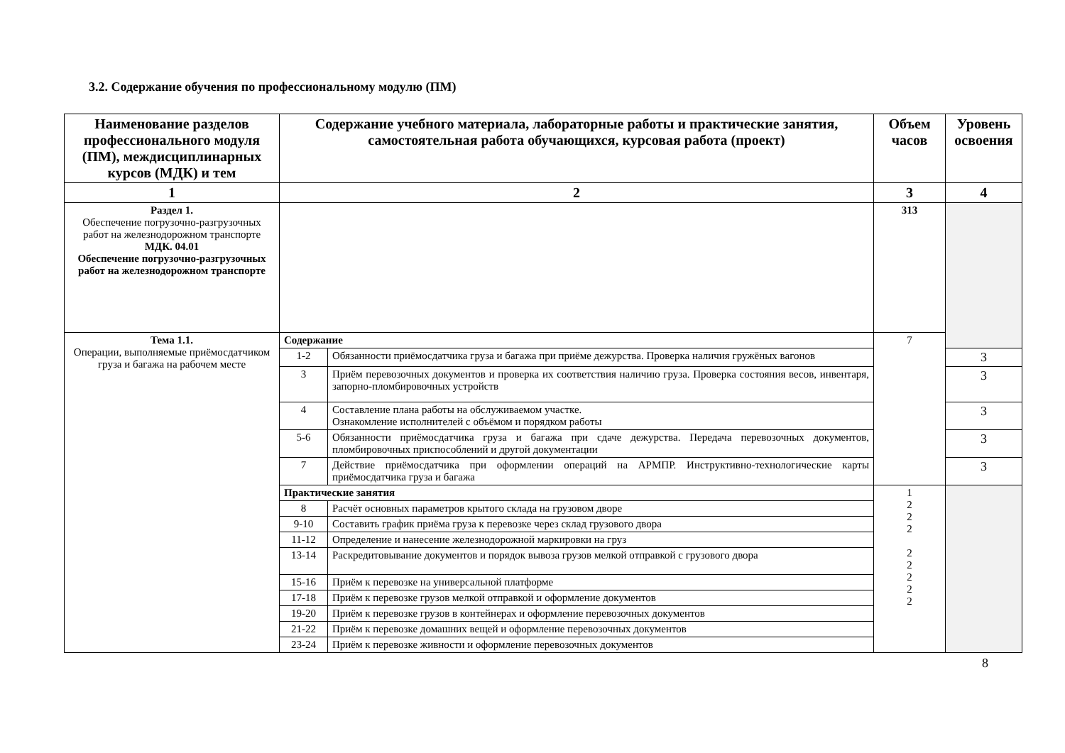3.2. Содержание обучения по профессиональному модулю (ПМ)
| Наименование разделов профессионального модуля (ПМ), междисциплинарных курсов (МДК) и тем | Содержание учебного материала, лабораторные работы и практические занятия, самостоятельная работа обучающихся, курсовая работа (проект) | | Объем часов | Уровень освоения |
| --- | --- | --- | --- | --- |
| 1 | 2 | | 3 | 4 |
| Раздел 1. Обеспечение погрузочно-разгрузочных работ на железнодорожном транспорте МДК. 04.01 Обеспечение погрузочно-разгрузочных работ на железнодорожном транспорте | | | 313 | |
| Тема 1.1. Операции, выполняемые приёмосдатчиком груза и багажа на рабочем месте | Содержание | | 7 | |
| | 1-2 | Обязанности приёмосдатчика груза и багажа при приёме дежурства. Проверка наличия гружёных вагонов | | 3 |
| | 3 | Приём перевозочных документов и проверка их соответствия наличию груза. Проверка состояния весов, инвентаря, запорно-пломбировочных устройств | | 3 |
| | 4 | Составление плана работы на обслуживаемом участке. Ознакомление исполнителей с объёмом и порядком работы | | 3 |
| | 5-6 | Обязанности приёмосдатчика груза и багажа при сдаче дежурства. Передача перевозочных документов, пломбировочных приспособлений и другой документации | | 3 |
| | 7 | Действие приёмосдатчика при оформлении операций на АРМПР. Инструктивно-технологические карты приёмосдатчика груза и багажа | | 3 |
| | Практические занятия | | 1 2 2 2 2 2 2 2 2 | |
| | 8 | Расчёт основных параметров крытого склада на грузовом дворе | | |
| | 9-10 | Составить график приёма груза к перевозке через склад грузового двора | | |
| | 11-12 | Определение и нанесение железнодорожной маркировки на груз | | |
| | 13-14 | Раскредитовывание документов и порядок вывоза грузов мелкой отправкой с грузового двора | | |
| | 15-16 | Приём к перевозке на универсальной платформе | | |
| | 17-18 | Приём к перевозке грузов мелкой отправкой и оформление документов | | |
| | 19-20 | Приём к перевозке грузов в контейнерах и оформление перевозочных документов | | |
| | 21-22 | Приём к перевозке домашних вещей и оформление перевозочных документов | | |
| | 23-24 | Приём к перевозке живности и оформление перевозочных документов | | |
8